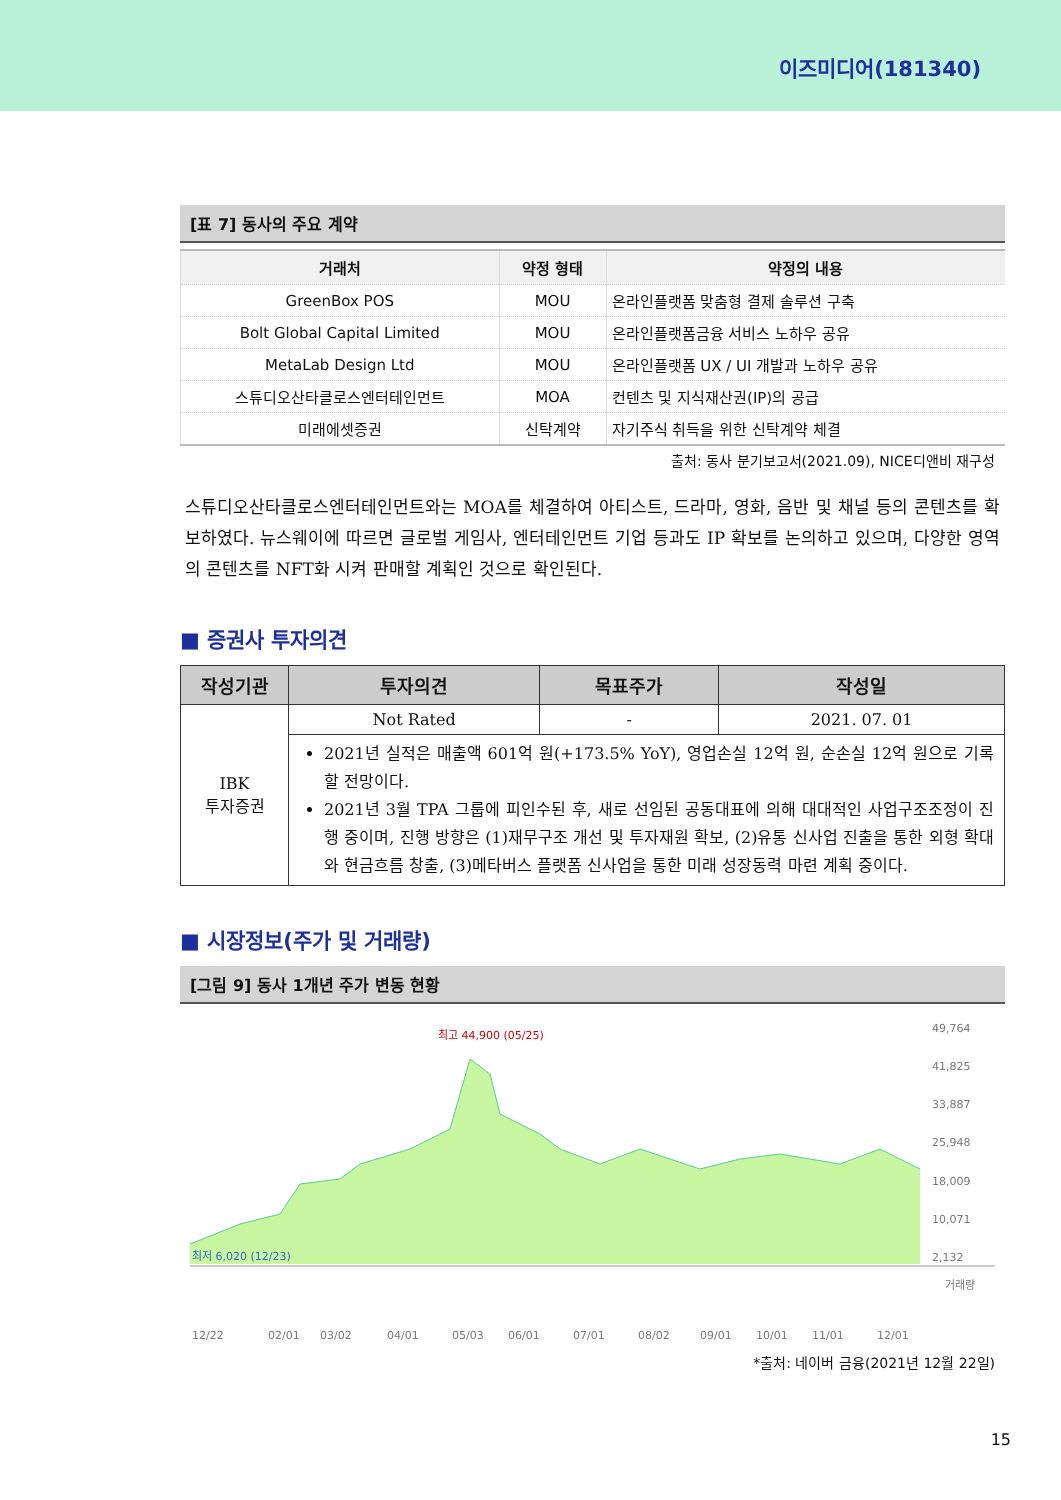이즈미디어(181340)
[표 7] 동사의 주요 계약
| 거래처 | 약정 형태 | 약정의 내용 |
| --- | --- | --- |
| GreenBox POS | MOU | 온라인플랫폼 맞춤형 결제 솔루션 구축 |
| Bolt Global Capital Limited | MOU | 온라인플랫폼금융 서비스 노하우 공유 |
| MetaLab Design Ltd | MOU | 온라인플랫폼 UX / UI 개발과 노하우 공유 |
| 스튜디오산타클로스엔터테인먼트 | MOA | 컨텐츠 및 지식재산권(IP)의 공급 |
| 미래에셋증권 | 신탁계약 | 자기주식 취득을 위한 신탁계약 체결 |
출처: 동사 분기보고서(2021.09), NICE디앤비 재구성
스튜디오산타클로스엔터테인먼트와는 MOA를 체결하여 아티스트, 드라마, 영화, 음반 및 채널 등의 콘텐츠를 확보하였다. 뉴스웨이에 따르면 글로벌 게임사, 엔터테인먼트 기업 등과도 IP 확보를 논의하고 있으며, 다양한 영역의 콘텐츠를 NFT화 시켜 판매할 계획인 것으로 확인된다.
■ 증권사 투자의견
| 작성기관 | 투자의견 | 목표주가 | 작성일 |
| --- | --- | --- | --- |
| IBK 투자증권 | Not Rated | - | 2021. 07. 01 |
| | 2021년 실적은 매출액 601억 원(+173.5% YoY), 영업손실 12억 원, 순손실 12억 원으로 기록할 전망이다. 2021년 3월 TPA 그룹에 피인수된 후, 새로 선임된 공동대표에 의해 대대적인 사업구조조정이 진행 중이며, 진행 방향은 (1)재무구조 개선 및 투자재원 확보, (2)유통 신사업 진출을 통한 외형 확대와 현금흐름 창출, (3)메타버스 플랫폼 신사업을 통한 미래 성장동력 마련 계획 중이다. | | |
■ 시장정보(주가 및 거래량)
[그림 9] 동사 1개년 주가 변동 현황
최고 44,900 (05/25)
최저 6,020 (12/23)
49,764
41,825
33,887
25,948
18,009
10,071
2,132
거래량
12/22
02/01
03/02
04/01
05/03
06/01
07/01
08/02
09/01
10/01
11/01
12/01
*출처: 네이버 금융(2021년 12월 22일)
15